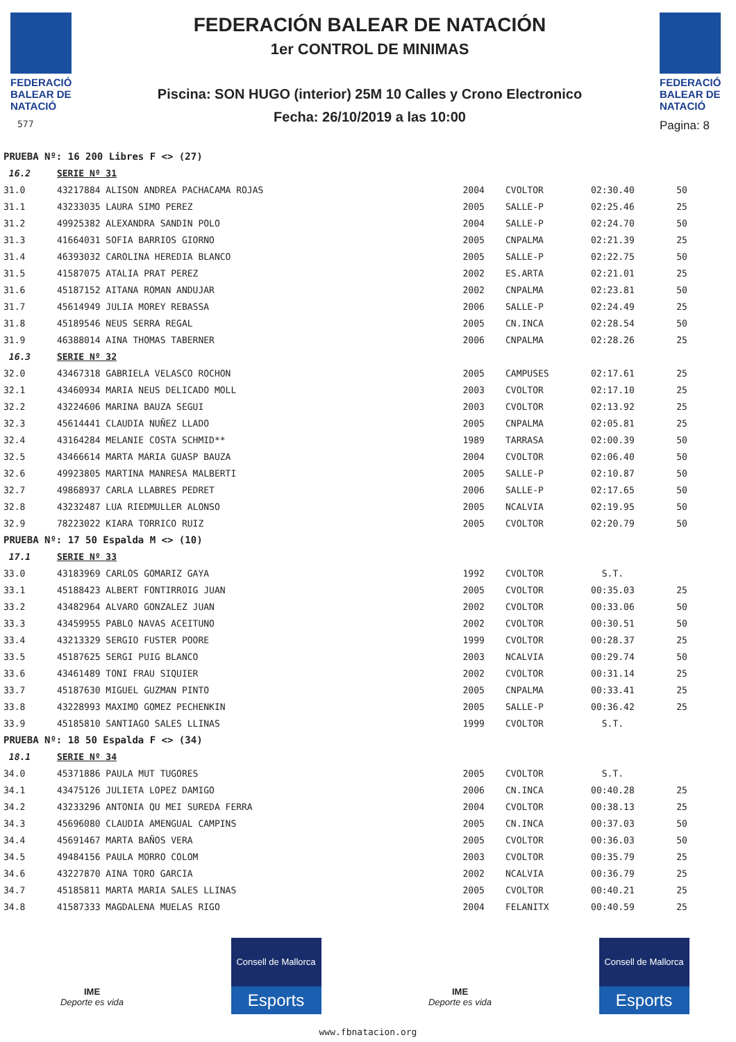FEDERACIÓ
BALEAR DE
NATACIÓ
577
FEDERACIÓN BALEAR DE NATACIÓN
1er CONTROL DE MINIMAS
Piscina: SON HUGO (interior) 25M 10 Calles y Crono Electronico
Fecha: 26/10/2019 a las 10:00
FEDERACIÓ
BALEAR DE
NATACIÓ
Pagina: 8
| PRUEBA Nº: 16 200 Libres F <> (27) | | | | | |
| 16.2 | SERIE Nº 31 | | | | |
| 31.0 | 43217884 ALISON ANDREA PACHACAMA ROJAS | 2004 | CVOLTOR | 02:30.40 | 50 |
| 31.1 | 43233035 LAURA SIMO PEREZ | 2005 | SALLE-P | 02:25.46 | 25 |
| 31.2 | 49925382 ALEXANDRA SANDIN POLO | 2004 | SALLE-P | 02:24.70 | 50 |
| 31.3 | 41664031 SOFIA BARRIOS GIORNO | 2005 | CNPALMA | 02:21.39 | 25 |
| 31.4 | 46393032 CAROLINA HEREDIA BLANCO | 2005 | SALLE-P | 02:22.75 | 50 |
| 31.5 | 41587075 ATALIA PRAT PEREZ | 2002 | ES.ARTA | 02:21.01 | 25 |
| 31.6 | 45187152 AITANA ROMAN ANDUJAR | 2002 | CNPALMA | 02:23.81 | 50 |
| 31.7 | 45614949 JULIA MOREY REBASSA | 2006 | SALLE-P | 02:24.49 | 25 |
| 31.8 | 45189546 NEUS SERRA REGAL | 2005 | CN.INCA | 02:28.54 | 50 |
| 31.9 | 46388014 AINA THOMAS TABERNER | 2006 | CNPALMA | 02:28.26 | 25 |
| 16.3 | SERIE Nº 32 | | | | |
| 32.0 | 43467318 GABRIELA VELASCO ROCHON | 2005 | CAMPUSES | 02:17.61 | 25 |
| 32.1 | 43460934 MARIA NEUS DELICADO MOLL | 2003 | CVOLTOR | 02:17.10 | 25 |
| 32.2 | 43224606 MARINA BAUZA SEGUI | 2003 | CVOLTOR | 02:13.92 | 25 |
| 32.3 | 45614441 CLAUDIA NUÑEZ LLADO | 2005 | CNPALMA | 02:05.81 | 25 |
| 32.4 | 43164284 MELANIE COSTA SCHMID** | 1989 | TARRASA | 02:00.39 | 50 |
| 32.5 | 43466614 MARTA MARIA GUASP BAUZA | 2004 | CVOLTOR | 02:06.40 | 50 |
| 32.6 | 49923805 MARTINA MANRESA MALBERTI | 2005 | SALLE-P | 02:10.87 | 50 |
| 32.7 | 49868937 CARLA LLABRES PEDRET | 2006 | SALLE-P | 02:17.65 | 50 |
| 32.8 | 43232487 LUA RIEDMULLER ALONSO | 2005 | NCALVIA | 02:19.95 | 50 |
| 32.9 | 78223022 KIARA TORRICO RUIZ | 2005 | CVOLTOR | 02:20.79 | 50 |
| PRUEBA Nº: 17 50 Espalda M <> (10) | | | | | |
| 17.1 | SERIE Nº 33 | | | | |
| 33.0 | 43183969 CARLOS GOMARIZ GAYA | 1992 | CVOLTOR | S.T. | |
| 33.1 | 45188423 ALBERT FONTIRROIG JUAN | 2005 | CVOLTOR | 00:35.03 | 25 |
| 33.2 | 43482964 ALVARO GONZALEZ JUAN | 2002 | CVOLTOR | 00:33.06 | 50 |
| 33.3 | 43459955 PABLO NAVAS ACEITUNO | 2002 | CVOLTOR | 00:30.51 | 50 |
| 33.4 | 43213329 SERGIO FUSTER POORE | 1999 | CVOLTOR | 00:28.37 | 25 |
| 33.5 | 45187625 SERGI PUIG BLANCO | 2003 | NCALVIA | 00:29.74 | 50 |
| 33.6 | 43461489 TONI FRAU SIQUIER | 2002 | CVOLTOR | 00:31.14 | 25 |
| 33.7 | 45187630 MIGUEL GUZMAN PINTO | 2005 | CNPALMA | 00:33.41 | 25 |
| 33.8 | 43228993 MAXIMO GOMEZ PECHENKIN | 2005 | SALLE-P | 00:36.42 | 25 |
| 33.9 | 45185810 SANTIAGO SALES LLINAS | 1999 | CVOLTOR | S.T. | |
| PRUEBA Nº: 18 50 Espalda F <> (34) | | | | | |
| 18.1 | SERIE Nº 34 | | | | |
| 34.0 | 45371886 PAULA MUT TUGORES | 2005 | CVOLTOR | S.T. | |
| 34.1 | 43475126 JULIETA LOPEZ DAMIGO | 2006 | CN.INCA | 00:40.28 | 25 |
| 34.2 | 43233296 ANTONIA QU MEI SUREDA FERRA | 2004 | CVOLTOR | 00:38.13 | 25 |
| 34.3 | 45696080 CLAUDIA AMENGUAL CAMPINS | 2005 | CN.INCA | 00:37.03 | 50 |
| 34.4 | 45691467 MARTA BAÑOS VERA | 2005 | CVOLTOR | 00:36.03 | 50 |
| 34.5 | 49484156 PAULA MORRO COLOM | 2003 | CVOLTOR | 00:35.79 | 25 |
| 34.6 | 43227870 AINA TORO GARCIA | 2002 | NCALVIA | 00:36.79 | 25 |
| 34.7 | 45185811 MARTA MARIA SALES LLINAS | 2005 | CVOLTOR | 00:40.21 | 25 |
| 34.8 | 41587333 MAGDALENA MUELAS RIGO | 2004 | FELANITX | 00:40.59 | 25 |
IME
Deporte es vida
Consell de Mallorca
Esports
IME
Deporte es vida
Consell de Mallorca
Esports
www.fbnatacion.org